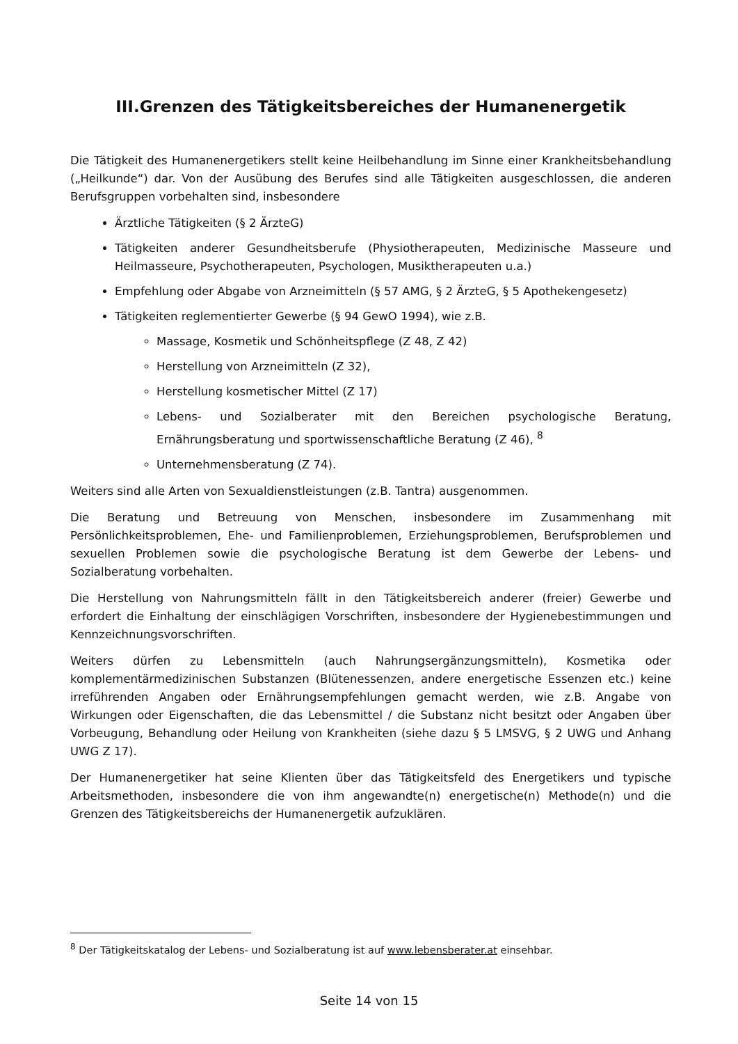III.Grenzen des Tätigkeitsbereiches der Humanenergetik
Die Tätigkeit des Humanenergetikers stellt keine Heilbehandlung im Sinne einer Krankheitsbehandlung („Heilkunde“) dar. Von der Ausübung des Berufes sind alle Tätigkeiten ausgeschlossen, die anderen Berufsgruppen vorbehalten sind, insbesondere
Ärztliche Tätigkeiten (§ 2 ÄrzteG)
Tätigkeiten anderer Gesundheitsberufe (Physiotherapeuten, Medizinische Masseure und Heilmasseure, Psychotherapeuten, Psychologen, Musiktherapeuten u.a.)
Empfehlung oder Abgabe von Arzneimitteln (§ 57 AMG, § 2 ÄrzteG, § 5 Apothekengesetz)
Tätigkeiten reglementierter Gewerbe (§ 94 GewO 1994), wie z.B.
Massage, Kosmetik und Schönheitspflege (Z 48, Z 42)
Herstellung von Arzneimitteln (Z 32),
Herstellung kosmetischer Mittel (Z 17)
Lebens- und Sozialberater mit den Bereichen psychologische Beratung, Ernährungsberatung und sportwissenschaftliche Beratung (Z 46), <sup>8</sup>
Unternehmensberatung (Z 74).
Weiters sind alle Arten von Sexualdienstleistungen (z.B. Tantra) ausgenommen.
Die Beratung und Betreuung von Menschen, insbesondere im Zusammenhang mit Persönlichkeitsproblemen, Ehe- und Familienproblemen, Erziehungsproblemen, Berufsproblemen und sexuellen Problemen sowie die psychologische Beratung ist dem Gewerbe der Lebens- und Sozialberatung vorbehalten.
Die Herstellung von Nahrungsmitteln fällt in den Tätigkeitsbereich anderer (freier) Gewerbe und erfordert die Einhaltung der einschlägigen Vorschriften, insbesondere der Hygienebestimmungen und Kennzeichnungsvorschriften.
Weiters dürfen zu Lebensmitteln (auch Nahrungsergänzungsmitteln), Kosmetika oder komplementärmedizinischen Substanzen (Blütenessenzen, andere energetische Essenzen etc.) keine irreführenden Angaben oder Ernährungsempfehlungen gemacht werden, wie z.B. Angabe von Wirkungen oder Eigenschaften, die das Lebensmittel / die Substanz nicht besitzt oder Angaben über Vorbeugung, Behandlung oder Heilung von Krankheiten (siehe dazu § 5 LMSVG, § 2 UWG und Anhang UWG Z 17).
Der Humanenergetiker hat seine Klienten über das Tätigkeitsfeld des Energetikers und typische Arbeitsmethoden, insbesondere die von ihm angewandte(n) energetische(n) Methode(n) und die Grenzen des Tätigkeitsbereichs der Humanenergetik aufzuklären.
<sup>8</sup> Der Tätigkeitskatalog der Lebens- und Sozialberatung ist auf www.lebensberater.at einsehbar.
Seite 14 von 15